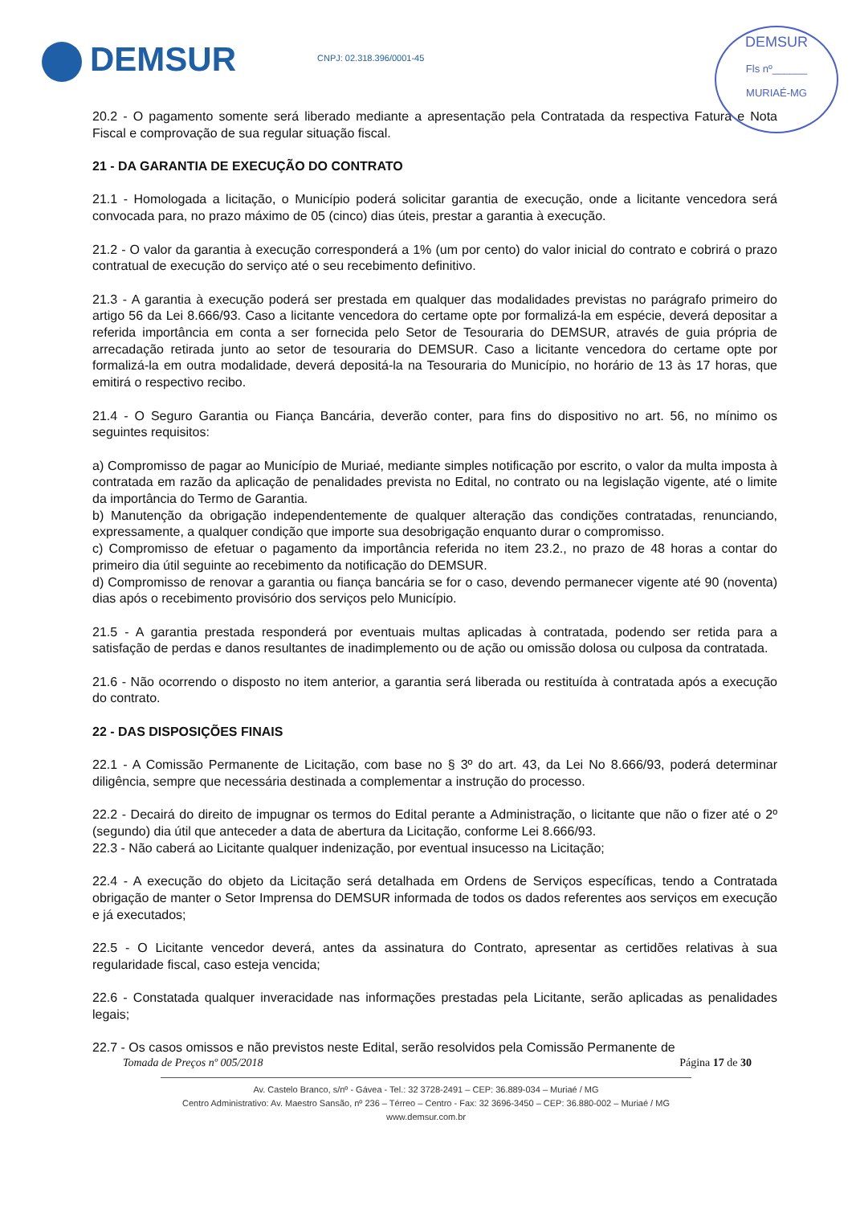DEMSUR CNPJ: 02.318.396/0001-45
DEMSUR
Fls nº______
MURIAÉ-MG
20.2 - O pagamento somente será liberado mediante a apresentação pela Contratada da respectiva Fatura e Nota Fiscal e comprovação de sua regular situação fiscal.
21 - DA GARANTIA DE EXECUÇÃO DO CONTRATO
21.1 - Homologada a licitação, o Município poderá solicitar garantia de execução, onde a licitante vencedora será convocada para, no prazo máximo de 05 (cinco) dias úteis, prestar a garantia à execução.
21.2 - O valor da garantia à execução corresponderá a 1% (um por cento) do valor inicial do contrato e cobrirá o prazo contratual de execução do serviço até o seu recebimento definitivo.
21.3 - A garantia à execução poderá ser prestada em qualquer das modalidades previstas no parágrafo primeiro do artigo 56 da Lei 8.666/93. Caso a licitante vencedora do certame opte por formalizá-la em espécie, deverá depositar a referida importância em conta a ser fornecida pelo Setor de Tesouraria do DEMSUR, através de guia própria de arrecadação retirada junto ao setor de tesouraria do DEMSUR. Caso a licitante vencedora do certame opte por formalizá-la em outra modalidade, deverá depositá-la na Tesouraria do Município, no horário de 13 às 17 horas, que emitirá o respectivo recibo.
21.4 - O Seguro Garantia ou Fiança Bancária, deverão conter, para fins do dispositivo no art. 56, no mínimo os seguintes requisitos:
a) Compromisso de pagar ao Município de Muriaé, mediante simples notificação por escrito, o valor da multa imposta à contratada em razão da aplicação de penalidades prevista no Edital, no contrato ou na legislação vigente, até o limite da importância do Termo de Garantia.
b) Manutenção da obrigação independentemente de qualquer alteração das condições contratadas, renunciando, expressamente, a qualquer condição que importe sua desobrigação enquanto durar o compromisso.
c) Compromisso de efetuar o pagamento da importância referida no item 23.2., no prazo de 48 horas a contar do primeiro dia útil seguinte ao recebimento da notificação do DEMSUR.
d) Compromisso de renovar a garantia ou fiança bancária se for o caso, devendo permanecer vigente até 90 (noventa) dias após o recebimento provisório dos serviços pelo Município.
21.5 - A garantia prestada responderá por eventuais multas aplicadas à contratada, podendo ser retida para a satisfação de perdas e danos resultantes de inadimplemento ou de ação ou omissão dolosa ou culposa da contratada.
21.6 - Não ocorrendo o disposto no item anterior, a garantia será liberada ou restituída à contratada após a execução do contrato.
22 - DAS DISPOSIÇÕES FINAIS
22.1 - A Comissão Permanente de Licitação, com base no § 3º do art. 43, da Lei No 8.666/93, poderá determinar diligência, sempre que necessária destinada a complementar a instrução do processo.
22.2 - Decairá do direito de impugnar os termos do Edital perante a Administração, o licitante que não o fizer até o 2º (segundo) dia útil que anteceder a data de abertura da Licitação, conforme Lei 8.666/93.
22.3 - Não caberá ao Licitante qualquer indenização, por eventual insucesso na Licitação;
22.4 - A execução do objeto da Licitação será detalhada em Ordens de Serviços específicas, tendo a Contratada obrigação de manter o Setor Imprensa do DEMSUR informada de todos os dados referentes aos serviços em execução e já executados;
22.5 - O Licitante vencedor deverá, antes da assinatura do Contrato, apresentar as certidões relativas à sua regularidade fiscal, caso esteja vencida;
22.6 - Constatada qualquer inveracidade nas informações prestadas pela Licitante, serão aplicadas as penalidades legais;
22.7 - Os casos omissos e não previstos neste Edital, serão resolvidos pela Comissão Permanente de
Tomada de Preços nº 005/2018 Página 17 de 30
Av. Castelo Branco, s/nº - Gávea - Tel.: 32 3728-2491 – CEP: 36.889-034 – Muriaé / MG
Centro Administrativo: Av. Maestro Sansão, nº 236 – Térreo – Centro - Fax: 32 3696-3450 – CEP: 36.880-002 – Muriaé / MG
www.demsur.com.br